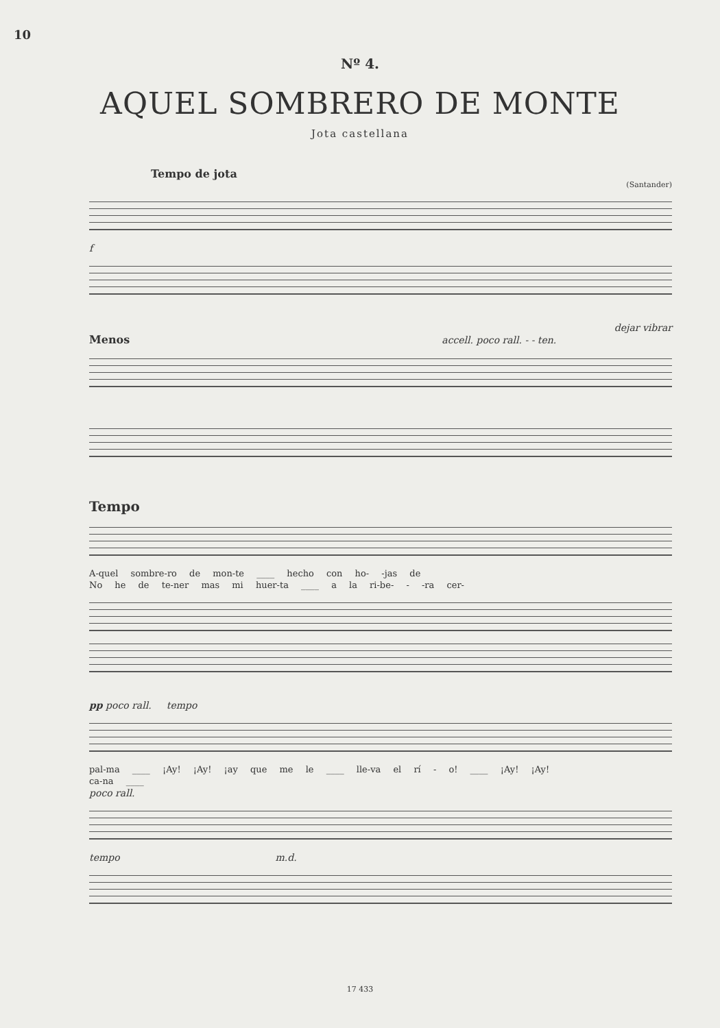10
Nº 4.
AQUEL SOMBRERO DE MONTE
Jota castellana
Tempo de jota
(Santander)
f
dejar vibrar
Menos accell. poco rall. - - ten.
Tempo
A-quel sombre-ro de mon-te ____ hecho con ho- -jas de
No he de te-ner mas mi huer-ta ____ a la ri-be- - -ra cer-
pp poco rall. tempo
pal-ma ____ ¡Ay! ¡Ay! ¡ay que me le ____ lle-va el rí - o! ____ ¡Ay! ¡Ay!
ca-na ____
poco rall.
tempo m.d.
17 433